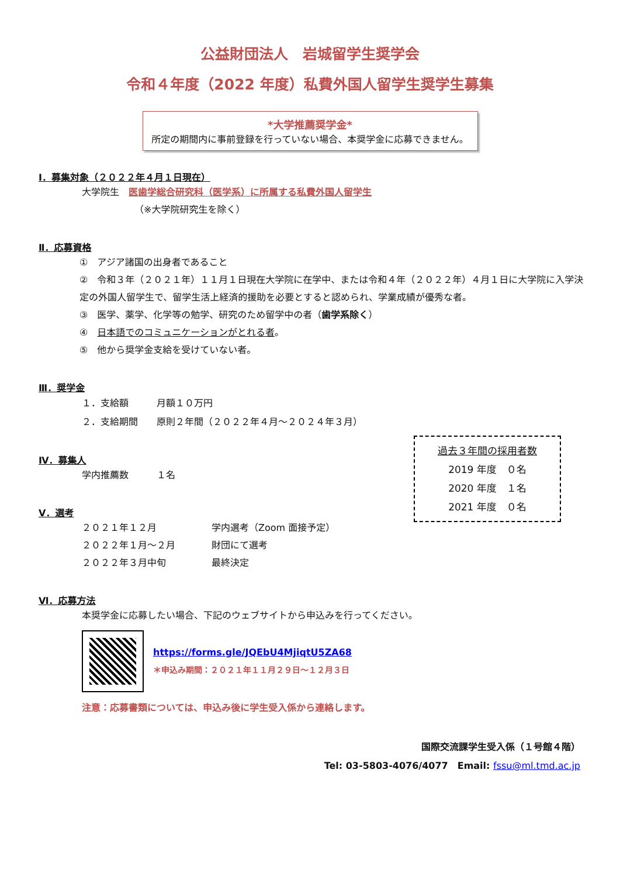公益財団法人　岩城留学生奨学会
令和４年度（2022 年度）私費外国人留学生奨学生募集
*大学推薦奨学金*
所定の期間内に事前登録を行っていない場合、本奨学金に応募できません。
Ⅰ．募集対象（２０２２年４月１日現在）
大学院生　医歯学総合研究科（医学系）に所属する私費外国人留学生
（※大学院研究生を除く）
Ⅱ．応募資格
①　アジア諸国の出身者であること
②　令和３年（２０２１年）１１月１日現在大学院に在学中、または令和４年（２０２２年）４月１日に大学院に入学決定の外国人留学生で、留学生活上経済的援助を必要とすると認められ、学業成績が優秀な者。
③　医学、薬学、化学等の勉学、研究のため留学中の者（歯学系除く）
④　日本語でのコミュニケーションがとれる者。
⑤　他から奨学金支給を受けていない者。
Ⅲ．奨学金
１．支給額　　　月額１０万円
２．支給期間　　原則２年間（２０２２年４月～２０２４年３月）
過去３年間の採用者数
2019 年度　０名
2020 年度　１名
2021 年度　０名
Ⅳ．募集人
学内推薦数　　　１名
Ⅴ．選考
２０２１年１２月 学内選考（Zoom 面接予定）
２０２２年１月～２月 財団にて選考
２０２２年３月中旬 最終決定
Ⅵ．応募方法
本奨学金に応募したい場合、下記のウェブサイトから申込みを行ってください。
https://forms.gle/JQEbU4MjiqtU5ZA68
＊申込み期間：２０２１年１１月２９日～１２月３日
注意：応募書類については、申込み後に学生受入係から連絡します。
国際交流課学生受入係（１号館４階）
Tel: 03-5803-4076/4077　Email: fssu@ml.tmd.ac.jp